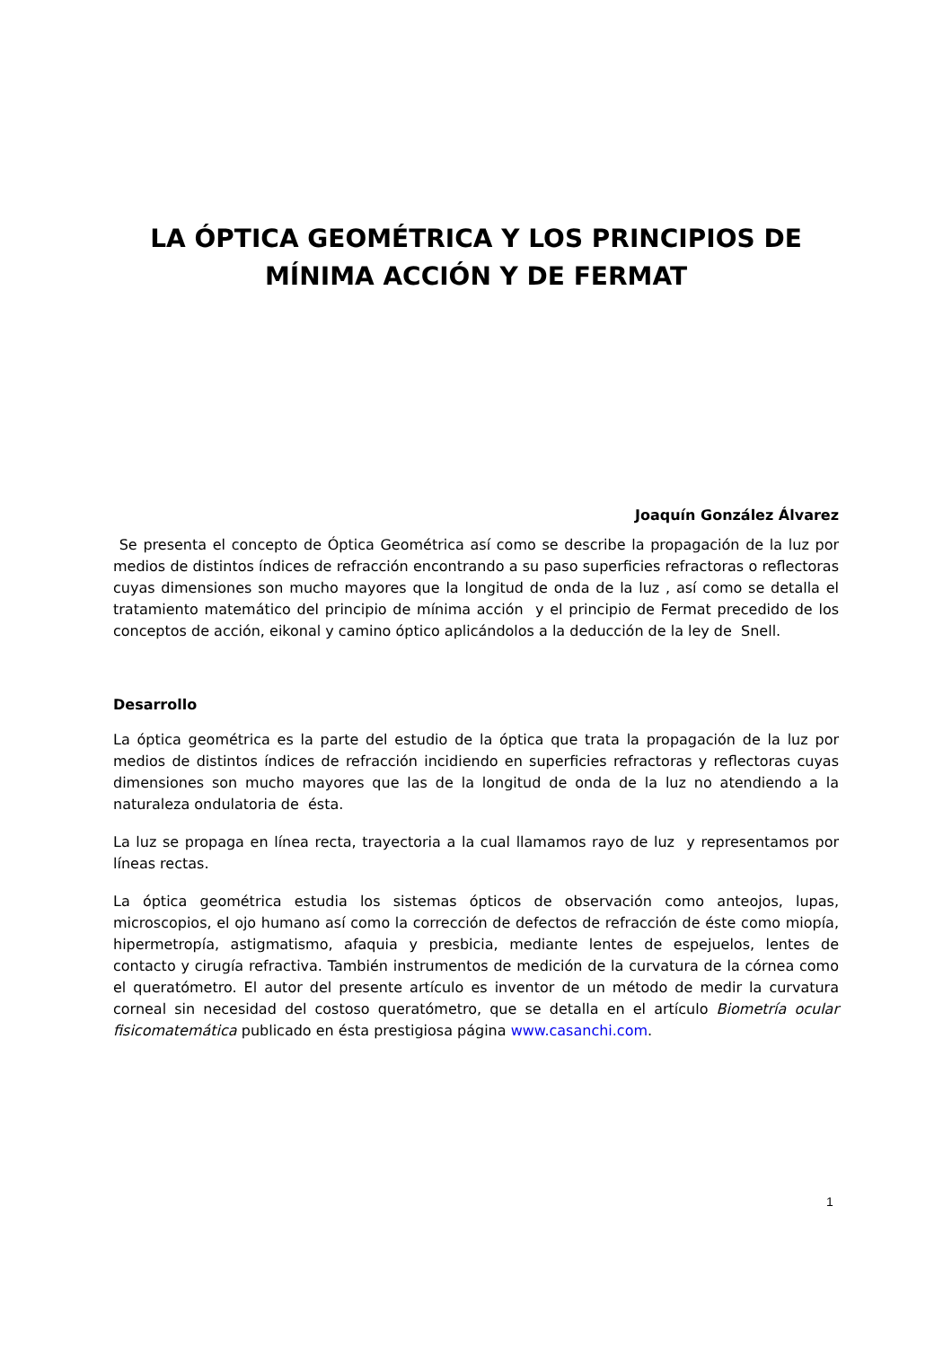LA ÓPTICA GEOMÉTRICA Y LOS PRINCIPIOS DE MÍNIMA ACCIÓN Y DE FERMAT
Joaquín González Álvarez
Se presenta el concepto de Óptica Geométrica así como se describe la propagación de la luz por medios de distintos índices de refracción encontrando a su paso superficies refractoras o reflectoras cuyas dimensiones son mucho mayores que la longitud de onda de la luz , así como se detalla el tratamiento matemático del principio de mínima acción y el principio de Fermat precedido de los conceptos de acción, eikonal y camino óptico aplicándolos a la deducción de la ley de Snell.
Desarrollo
La óptica geométrica es la parte del estudio de la óptica que trata la propagación de la luz por medios de distintos índices de refracción incidiendo en superficies refractoras y reflectoras cuyas dimensiones son mucho mayores que las de la longitud de onda de la luz no atendiendo a la naturaleza ondulatoria de ésta.
La luz se propaga en línea recta, trayectoria a la cual llamamos rayo de luz y representamos por líneas rectas.
La óptica geométrica estudia los sistemas ópticos de observación como anteojos, lupas, microscopios, el ojo humano así como la corrección de defectos de refracción de éste como miopía, hipermetropía, astigmatismo, afaquia y presbicia, mediante lentes de espejuelos, lentes de contacto y cirugía refractiva. También instrumentos de medición de la curvatura de la córnea como el queratómetro. El autor del presente artículo es inventor de un método de medir la curvatura corneal sin necesidad del costoso queratómetro, que se detalla en el artículo Biometría ocular fisicomatemática publicado en ésta prestigiosa página www.casanchi.com.
1